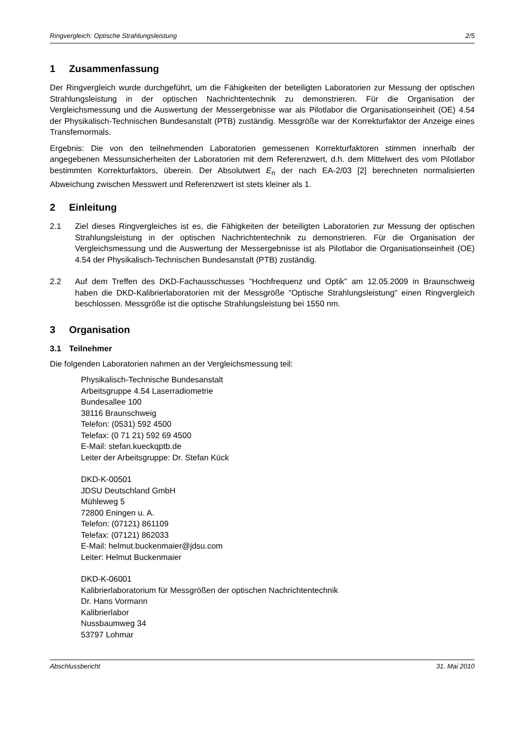Ringvergleich: Optische Strahlungsleistung 2/5
1 Zusammenfassung
Der Ringvergleich wurde durchgeführt, um die Fähigkeiten der beteiligten Laboratorien zur Messung der optischen Strahlungsleistung in der optischen Nachrichtentechnik zu demonstrieren. Für die Organisation der Vergleichsmessung und die Auswertung der Messergebnisse war als Pilotlabor die Organisationseinheit (OE) 4.54 der Physikalisch-Technischen Bundesanstalt (PTB) zuständig. Messgröße war der Korrekturfaktor der Anzeige eines Transfernormals.
Ergebnis: Die von den teilnehmenden Laboratorien gemessenen Korrekturfaktoren stimmen innerhalb der angegebenen Messunsicherheiten der Laboratorien mit dem Referenzwert, d.h. dem Mittelwert des vom Pilotlabor bestimmten Korrekturfaktors, überein. Der Absolutwert E<sub>n</sub> der nach EA-2/03 [2] berechneten normalisierten Abweichung zwischen Messwert und Referenzwert ist stets kleiner als 1.
2 Einleitung
2.1 Ziel dieses Ringvergleiches ist es, die Fähigkeiten der beteiligten Laboratorien zur Messung der optischen Strahlungsleistung in der optischen Nachrichtentechnik zu demonstrieren. Für die Organisation der Vergleichsmessung und die Auswertung der Messergebnisse ist als Pilotlabor die Organisationseinheit (OE) 4.54 der Physikalisch-Technischen Bundesanstalt (PTB) zuständig.
2.2 Auf dem Treffen des DKD-Fachausschusses "Hochfrequenz und Optik" am 12.05.2009 in Braunschweig haben die DKD-Kalibrierlaboratorien mit der Messgröße "Optische Strahlungsleistung" einen Ringvergleich beschlossen. Messgröße ist die optische Strahlungsleistung bei 1550 nm.
3 Organisation
3.1 Teilnehmer
Die folgenden Laboratorien nahmen an der Vergleichsmessung teil:
Physikalisch-Technische Bundesanstalt
Arbeitsgruppe 4.54 Laserradiometrie
Bundesallee 100
38116 Braunschweig
Telefon: (0531) 592 4500
Telefax: (0 71 21) 592 69 4500
E-Mail: stefan.kueckqptb.de
Leiter der Arbeitsgruppe: Dr. Stefan Kück
DKD-K-00501
JDSU Deutschland GmbH
Mühleweg 5
72800 Eningen u. A.
Telefon: (07121) 861109
Telefax: (07121) 862033
E-Mail: helmut.buckenmaier@jdsu.com
Leiter: Helmut Buckenmaier
DKD-K-06001
Kalibrierlaboratorium für Messgrößen der optischen Nachrichtentechnik
Dr. Hans Vormann
Kalibrierlabor
Nussbaumweg 34
53797 Lohmar
Abschlussbericht 31. Mai 2010